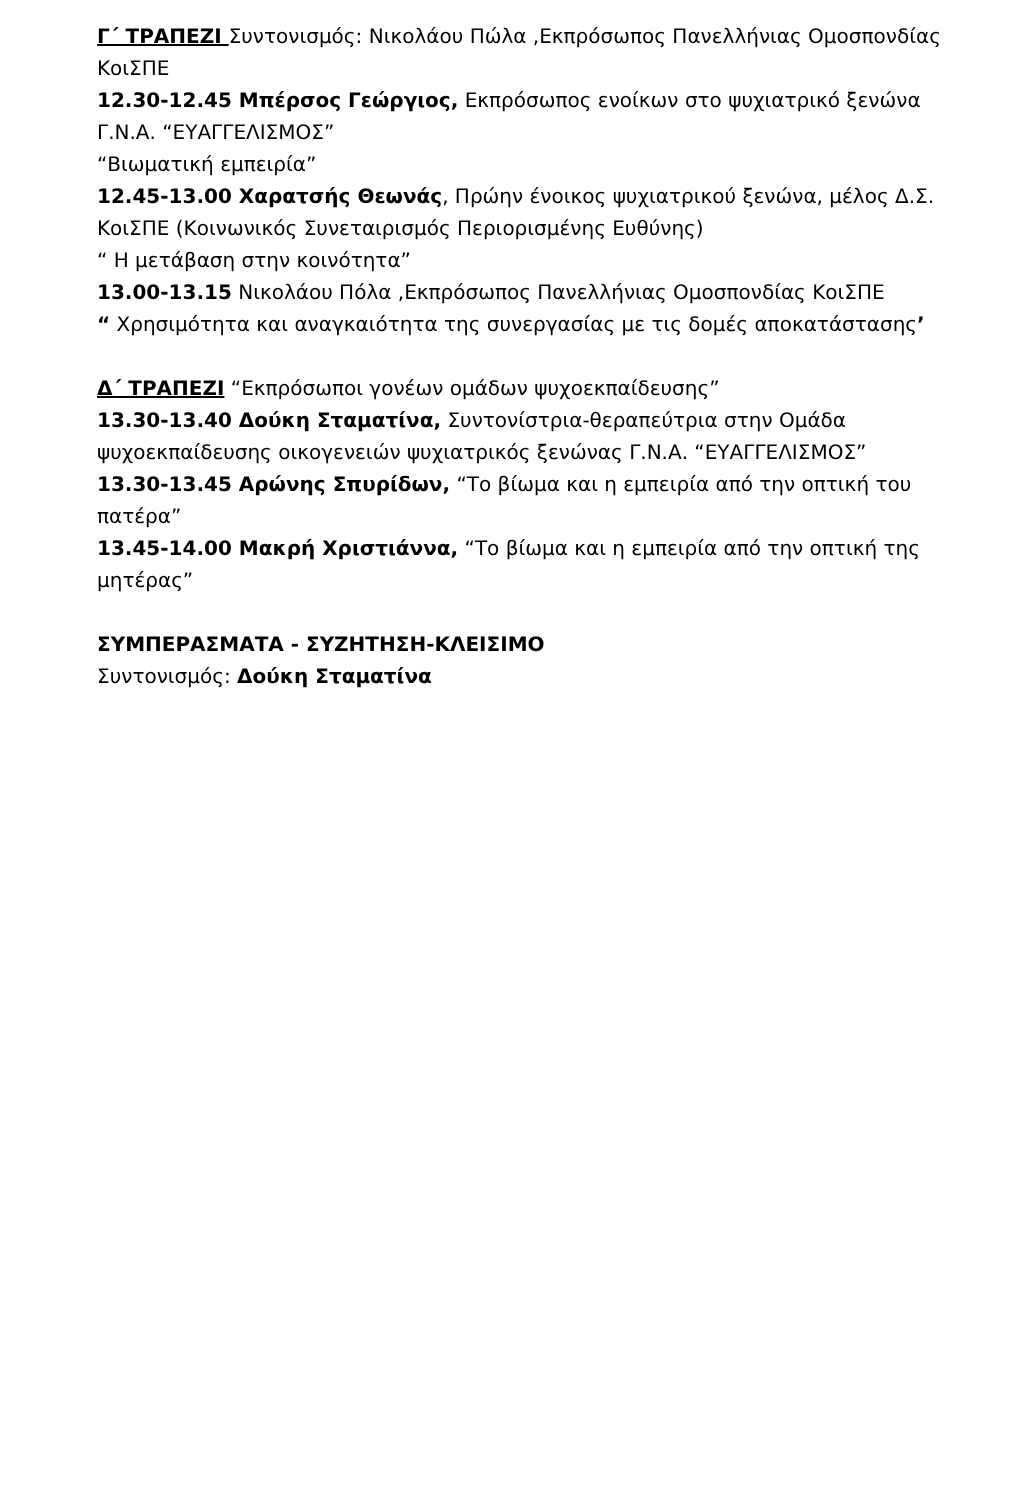Γ΄ ΤΡΑΠΕΖΙ Συντονισμός: Νικολάου Πώλα ,Εκπρόσωπος Πανελλήνιας Ομοσπονδίας ΚοιΣΠΕ
12.30-12.45 Μπέρσος Γεώργιος, Εκπρόσωπος ενοίκων στο ψυχιατρικό ξενώνα Γ.Ν.Α. “ΕΥΑΓΓΕΛΙΣΜΟΣ”
“Βιωματική εμπειρία”
12.45-13.00 Χαρατσής Θεωνάς, Πρώην ένοικος ψυχιατρικού ξενώνα, μέλος Δ.Σ. ΚοιΣΠΕ (Κοινωνικός Συνεταιρισμός Περιορισμένης Ευθύνης)
“ Η μετάβαση στην κοινότητα”
13.00-13.15 Νικολάου Πόλα ,Εκπρόσωπος Πανελλήνιας Ομοσπονδίας ΚοιΣΠΕ
“ Χρησιμότητα και αναγκαιότητα της συνεργασίας με τις δομές αποκατάστασης’
Δ΄ ΤΡΑΠΕΖΙ “Εκπρόσωποι γονέων ομάδων ψυχοεκπαίδευσης”
13.30-13.40 Δούκη Σταματίνα, Συντονίστρια-θεραπεύτρια στην Ομάδα ψυχοεκπαίδευσης οικογενειών ψυχιατρικός ξενώνας Γ.Ν.Α. “ΕΥΑΓΓΕΛΙΣΜΟΣ”
13.30-13.45 Αρώνης Σπυρίδων, “Το βίωμα και η εμπειρία από την οπτική του πατέρα”
13.45-14.00 Μακρή Χριστιάννα, “Το βίωμα και η εμπειρία από την οπτική της μητέρας”
ΣΥΜΠΕΡΑΣΜΑΤΑ - ΣΥΖΗΤΗΣΗ-ΚΛΕΙΣΙΜΟ
Συντονισμός: Δούκη Σταματίνα